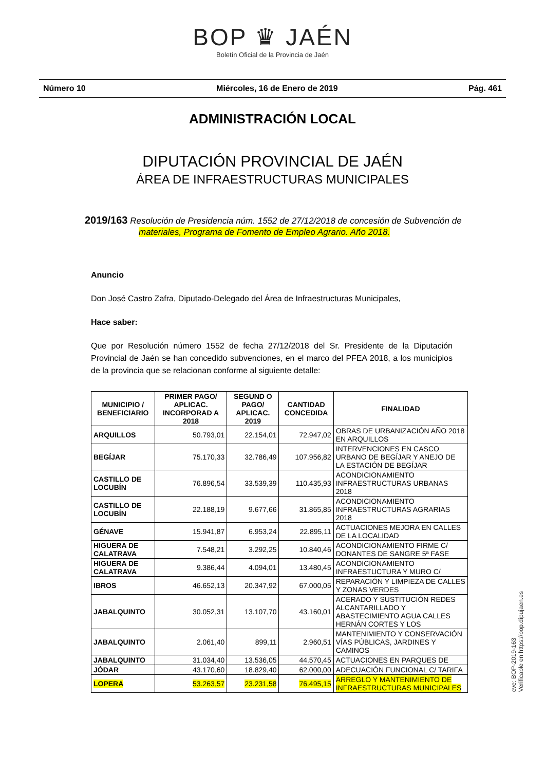BOP ♛ JAÉN
Boletín Oficial de la Provincia de Jaén
Número 10 Miércoles, 16 de Enero de 2019 Pág. 461
ADMINISTRACIÓN LOCAL
DIPUTACIÓN PROVINCIAL DE JAÉN
ÁREA DE INFRAESTRUCTURAS MUNICIPALES
2019/163 Resolución de Presidencia núm. 1552 de 27/12/2018 de concesión de Subvención de materiales, Programa de Fomento de Empleo Agrario. Año 2018.
Anuncio
Don José Castro Zafra, Diputado-Delegado del Área de Infraestructuras Municipales,
Hace saber:
Que por Resolución número 1552 de fecha 27/12/2018 del Sr. Presidente de la Diputación Provincial de Jaén se han concedido subvenciones, en el marco del PFEA 2018, a los municipios de la provincia que se relacionan conforme al siguiente detalle:
| MUNICIPIO / BENEFICIARIO | PRIMER PAGO/ APLICAC. INCORPORAD A 2018 | SEGUND O PAGO/ APLICAC. 2019 | CANTIDAD CONCEDIDA | FINALIDAD |
| --- | --- | --- | --- | --- |
| ARQUILLOS | 50.793,01 | 22.154,01 | 72.947,02 | OBRAS DE URBANIZACIÓN AÑO 2018 EN ARQUILLOS |
| BEGÍJAR | 75.170,33 | 32.786,49 | 107.956,82 | INTERVENCIONES EN CASCO URBANO DE BEGÍJAR Y ANEJO DE LA ESTACIÓN DE BEGÍJAR |
| CASTILLO DE LOCUBÍN | 76.896,54 | 33.539,39 | 110.435,93 | ACONDICIONAMIENTO INFRAESTRUCTURAS URBANAS 2018 |
| CASTILLO DE LOCUBÍN | 22.188,19 | 9.677,66 | 31.865,85 | ACONDICIONAMIENTO INFRAESTRUCTURAS AGRARIAS 2018 |
| GÉNAVE | 15.941,87 | 6.953,24 | 22.895,11 | ACTUACIONES MEJORA EN CALLES DE LA LOCALIDAD |
| HIGUERA DE CALATRAVA | 7.548,21 | 3.292,25 | 10.840,46 | ACONDICIONAMIENTO FIRME C/ DONANTES DE SANGRE 5ª FASE |
| HIGUERA DE CALATRAVA | 9.386,44 | 4.094,01 | 13.480,45 | ACONDICIONAMIENTO INFRAESTUCTURA Y MURO C/ |
| IBROS | 46.652,13 | 20.347,92 | 67.000,05 | REPARACIÓN Y LIMPIEZA DE CALLES Y ZONAS VERDES |
| JABALQUINTO | 30.052,31 | 13.107,70 | 43.160,01 | ACERADO Y SUSTITUCIÓN REDES ALCANTARILLADO Y ABASTECIMIENTO AGUA CALLES HERNÁN CORTES Y LOS |
| JABALQUINTO | 2.061,40 | 899,11 | 2.960,51 | MANTENIMIENTO Y CONSERVACIÓN VÍAS PÚBLICAS, JARDINES Y CAMINOS |
| JABALQUINTO | 31.034,40 | 13.536,05 | 44.570,45 | ACTUACIONES EN PARQUES DE |
| JÓDAR | 43.170,60 | 18.829,40 | 62.000,00 | ADECUACIÓN FUNCIONAL C/ TARIFA |
| LOPERA | 53.263,57 | 23.231,58 | 76.495,15 | ARREGLO Y MANTENIMIENTO DE INFRAESTRUCTURAS MUNICIPALES |
cve: BOP-2019-163
Verificable en https://bop.dipujaen.es